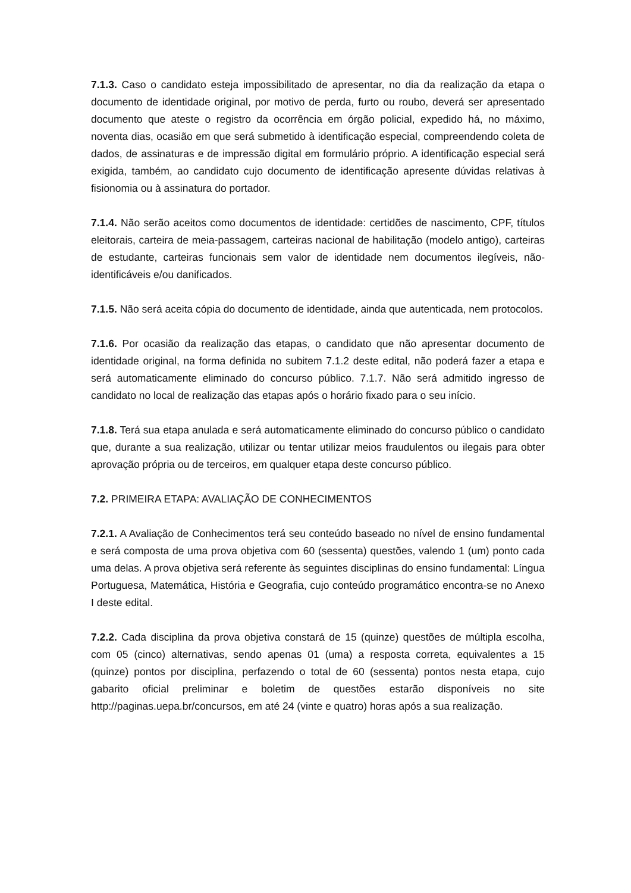7.1.3. Caso o candidato esteja impossibilitado de apresentar, no dia da realização da etapa o documento de identidade original, por motivo de perda, furto ou roubo, deverá ser apresentado documento que ateste o registro da ocorrência em órgão policial, expedido há, no máximo, noventa dias, ocasião em que será submetido à identificação especial, compreendendo coleta de dados, de assinaturas e de impressão digital em formulário próprio. A identificação especial será exigida, também, ao candidato cujo documento de identificação apresente dúvidas relativas à fisionomia ou à assinatura do portador.
7.1.4. Não serão aceitos como documentos de identidade: certidões de nascimento, CPF, títulos eleitorais, carteira de meia-passagem, carteiras nacional de habilitação (modelo antigo), carteiras de estudante, carteiras funcionais sem valor de identidade nem documentos ilegíveis, não-identificáveis e/ou danificados.
7.1.5. Não será aceita cópia do documento de identidade, ainda que autenticada, nem protocolos.
7.1.6. Por ocasião da realização das etapas, o candidato que não apresentar documento de identidade original, na forma definida no subitem 7.1.2 deste edital, não poderá fazer a etapa e será automaticamente eliminado do concurso público. 7.1.7. Não será admitido ingresso de candidato no local de realização das etapas após o horário fixado para o seu início.
7.1.8. Terá sua etapa anulada e será automaticamente eliminado do concurso público o candidato que, durante a sua realização, utilizar ou tentar utilizar meios fraudulentos ou ilegais para obter aprovação própria ou de terceiros, em qualquer etapa deste concurso público.
7.2. PRIMEIRA ETAPA: AVALIAÇÃO DE CONHECIMENTOS
7.2.1. A Avaliação de Conhecimentos terá seu conteúdo baseado no nível de ensino fundamental e será composta de uma prova objetiva com 60 (sessenta) questões, valendo 1 (um) ponto cada uma delas. A prova objetiva será referente às seguintes disciplinas do ensino fundamental: Língua Portuguesa, Matemática, História e Geografia, cujo conteúdo programático encontra-se no Anexo I deste edital.
7.2.2. Cada disciplina da prova objetiva constará de 15 (quinze) questões de múltipla escolha, com 05 (cinco) alternativas, sendo apenas 01 (uma) a resposta correta, equivalentes a 15 (quinze) pontos por disciplina, perfazendo o total de 60 (sessenta) pontos nesta etapa, cujo gabarito oficial preliminar e boletim de questões estarão disponíveis no site http://paginas.uepa.br/concursos, em até 24 (vinte e quatro) horas após a sua realização.